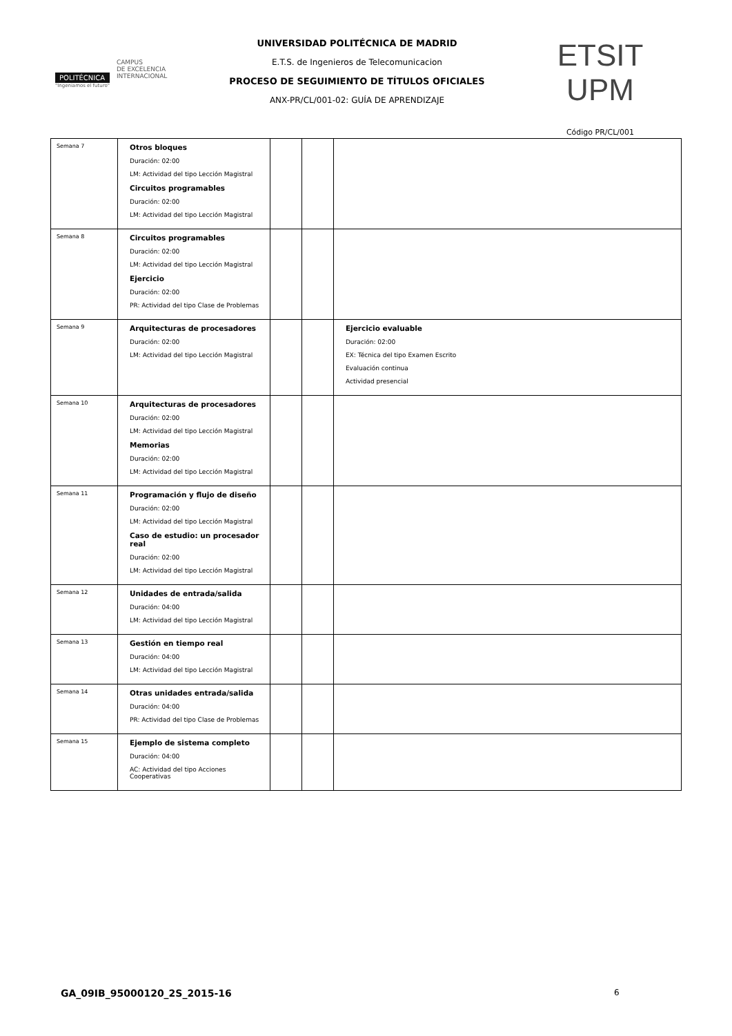POLITÉCNICA
"Ingeniamos el futuro"
CAMPUS
DE EXCELENCIA
INTERNACIONAL
UNIVERSIDAD POLITÉCNICA DE MADRID
E.T.S. de Ingenieros de Telecomunicacion
PROCESO DE SEGUIMIENTO DE TÍTULOS OFICIALES
ANX-PR/CL/001-02: GUÍA DE APRENDIZAJE
ETSIT UPM
Código PR/CL/001
| Semana 7 | Otros bloques Duración: 02:00 LM: Actividad del tipo Lección Magistral Circuitos programables Duración: 02:00 LM: Actividad del tipo Lección Magistral | | | |
| Semana 8 | Circuitos programables Duración: 02:00 LM: Actividad del tipo Lección Magistral Ejercicio Duración: 02:00 PR: Actividad del tipo Clase de Problemas | | | |
| Semana 9 | Arquitecturas de procesadores Duración: 02:00 LM: Actividad del tipo Lección Magistral | | | Ejercicio evaluable Duración: 02:00 EX: Técnica del tipo Examen Escrito Evaluación continua Actividad presencial |
| Semana 10 | Arquitecturas de procesadores Duración: 02:00 LM: Actividad del tipo Lección Magistral Memorias Duración: 02:00 LM: Actividad del tipo Lección Magistral | | | |
| Semana 11 | Programación y flujo de diseño Duración: 02:00 LM: Actividad del tipo Lección Magistral Caso de estudio: un procesador real Duración: 02:00 LM: Actividad del tipo Lección Magistral | | | |
| Semana 12 | Unidades de entrada/salida Duración: 04:00 LM: Actividad del tipo Lección Magistral | | | |
| Semana 13 | Gestión en tiempo real Duración: 04:00 LM: Actividad del tipo Lección Magistral | | | |
| Semana 14 | Otras unidades entrada/salida Duración: 04:00 PR: Actividad del tipo Clase de Problemas | | | |
| Semana 15 | Ejemplo de sistema completo Duración: 04:00 AC: Actividad del tipo Acciones Cooperativas | | | |
GA_09IB_95000120_2S_2015-16 6